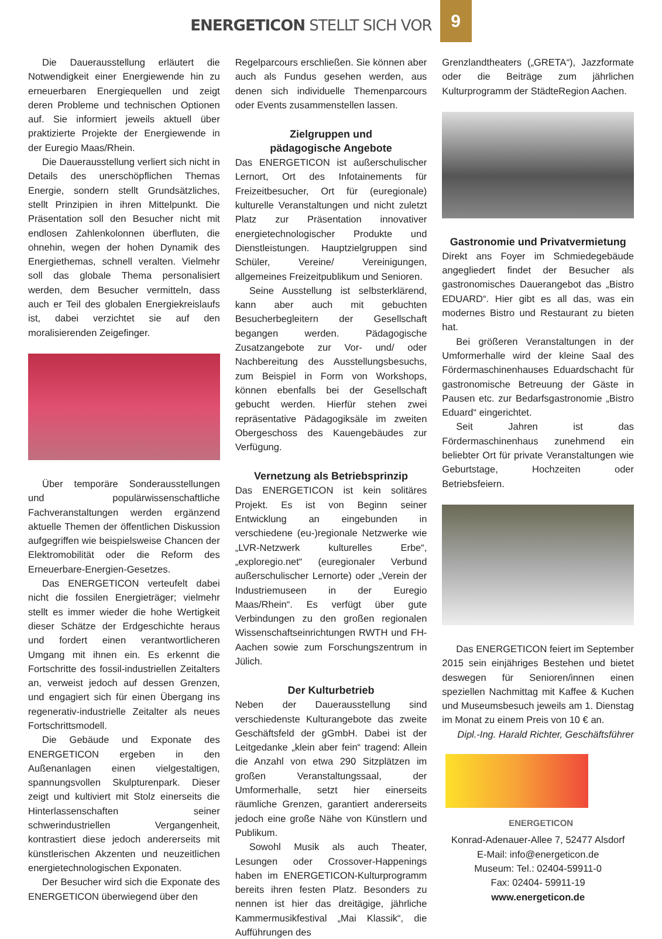ENERGETICON STELLT SICH VOR 9
Die Dauerausstellung erläutert die Notwendigkeit einer Energiewende hin zu erneuerbaren Energiequellen und zeigt deren Probleme und technischen Optionen auf. Sie informiert jeweils aktuell über praktizierte Projekte der Energiewende in der Euregio Maas/Rhein.
Die Dauerausstellung verliert sich nicht in Details des unerschöpflichen Themas Energie, sondern stellt Grundsätzliches, stellt Prinzipien in ihren Mittelpunkt. Die Präsentation soll den Besucher nicht mit endlosen Zahlenkolonnen überfluten, die ohnehin, wegen der hohen Dynamik des Energiethemas, schnell veralten. Vielmehr soll das globale Thema personalisiert werden, dem Besucher vermitteln, dass auch er Teil des globalen Energiekreislaufs ist, dabei verzichtet sie auf den moralisierenden Zeigefinger.
Über temporäre Sonderausstellungen und populärwissenschaftliche Fachveranstaltungen werden ergänzend aktuelle Themen der öffentlichen Diskussion aufgegriffen wie beispielsweise Chancen der Elektromobilität oder die Reform des Erneuerbare-Energien-Gesetzes.
Das ENERGETICON verteufelt dabei nicht die fossilen Energieträger; vielmehr stellt es immer wieder die hohe Wertigkeit dieser Schätze der Erdgeschichte heraus und fordert einen verantwortlicheren Umgang mit ihnen ein. Es erkennt die Fortschritte des fossil-industriellen Zeitalters an, verweist jedoch auf dessen Grenzen, und engagiert sich für einen Übergang ins regenerativ-industrielle Zeitalter als neues Fortschrittsmodell.
Die Gebäude und Exponate des ENERGETICON ergeben in den Außenanlagen einen vielgestaltigen, spannungsvollen Skulpturenpark. Dieser zeigt und kultiviert mit Stolz einerseits die Hinterlassenschaften seiner schwerindustriellen Vergangenheit, kontrastiert diese jedoch andererseits mit künstlerischen Akzenten und neuzeitlichen energietechnologischen Exponaten.
Der Besucher wird sich die Exponate des ENERGETICON überwiegend über den
Regelparcours erschließen. Sie können aber auch als Fundus gesehen werden, aus denen sich individuelle Themenparcours oder Events zusammenstellen lassen.
Zielgruppen und
pädagogische Angebote
Das ENERGETICON ist außerschulischer Lernort, Ort des Infotainements für Freizeitbesucher, Ort für (euregionale) kulturelle Veranstaltungen und nicht zuletzt Platz zur Präsentation innovativer energietechnologischer Produkte und Dienstleistungen. Hauptzielgruppen sind Schüler, Vereine/ Vereinigungen, allgemeines Freizeitpublikum und Senioren.
Seine Ausstellung ist selbsterklärend, kann aber auch mit gebuchten Besucherbegleitern der Gesellschaft begangen werden. Pädagogische Zusatzangebote zur Vor- und/ oder Nachbereitung des Ausstellungsbesuchs, zum Beispiel in Form von Workshops, können ebenfalls bei der Gesellschaft gebucht werden. Hierfür stehen zwei repräsentative Pädagogiksäle im zweiten Obergeschoss des Kauengebäudes zur Verfügung.
Vernetzung als Betriebsprinzip
Das ENERGETICON ist kein solitäres Projekt. Es ist von Beginn seiner Entwicklung an eingebunden in verschiedene (eu-)regionale Netzwerke wie „LVR-Netzwerk kulturelles Erbe“, „exploregio.net“ (euregionaler Verbund außerschulischer Lernorte) oder „Verein der Industriemuseen in der Euregio Maas/Rhein“. Es verfügt über gute Verbindungen zu den großen regionalen Wissenschaftseinrichtungen RWTH und FH-Aachen sowie zum Forschungszentrum in Jülich.
Der Kulturbetrieb
Neben der Dauerausstellung sind verschiedenste Kulturangebote das zweite Geschäftsfeld der gGmbH. Dabei ist der Leitgedanke „klein aber fein“ tragend: Allein die Anzahl von etwa 290 Sitzplätzen im großen Veranstaltungssaal, der Umformerhalle, setzt hier einerseits räumliche Grenzen, garantiert andererseits jedoch eine große Nähe von Künstlern und Publikum.
Sowohl Musik als auch Theater, Lesungen oder Crossover-Happenings haben im ENERGETICON-Kulturprogramm bereits ihren festen Platz. Besonders zu nennen ist hier das dreitägige, jährliche Kammermusikfestival „Mai Klassik“, die Aufführungen des
Grenzlandtheaters („GRETA“), Jazzformate oder die Beiträge zum jährlichen Kulturprogramm der StädteRegion Aachen.
Gastronomie und Privatvermietung
Direkt ans Foyer im Schmiedegebäude angegliedert findet der Besucher als gastronomisches Dauerangebot das „Bistro EDUARD“. Hier gibt es all das, was ein modernes Bistro und Restaurant zu bieten hat.
Bei größeren Veranstaltungen in der Umformerhalle wird der kleine Saal des Fördermaschinenhauses Eduardschacht für gastronomische Betreuung der Gäste in Pausen etc. zur Bedarfsgastronomie „Bistro Eduard“ eingerichtet.
Seit Jahren ist das Fördermaschinenhaus zunehmend ein beliebter Ort für private Veranstaltungen wie Geburtstage, Hochzeiten oder Betriebsfeiern.
Das ENERGETICON feiert im September 2015 sein einjähriges Bestehen und bietet deswegen für Senioren/innen einen speziellen Nachmittag mit Kaffee & Kuchen und Museumsbesuch jeweils am 1. Dienstag im Monat zu einem Preis von 10 € an.
Dipl.-Ing. Harald Richter, Geschäftsführer
ENERGETICON
Konrad-Adenauer-Allee 7, 52477 Alsdorf
E-Mail: info@energeticon.de
Museum: Tel.: 02404-59911-0
Fax: 02404- 59911-19
www.energeticon.de